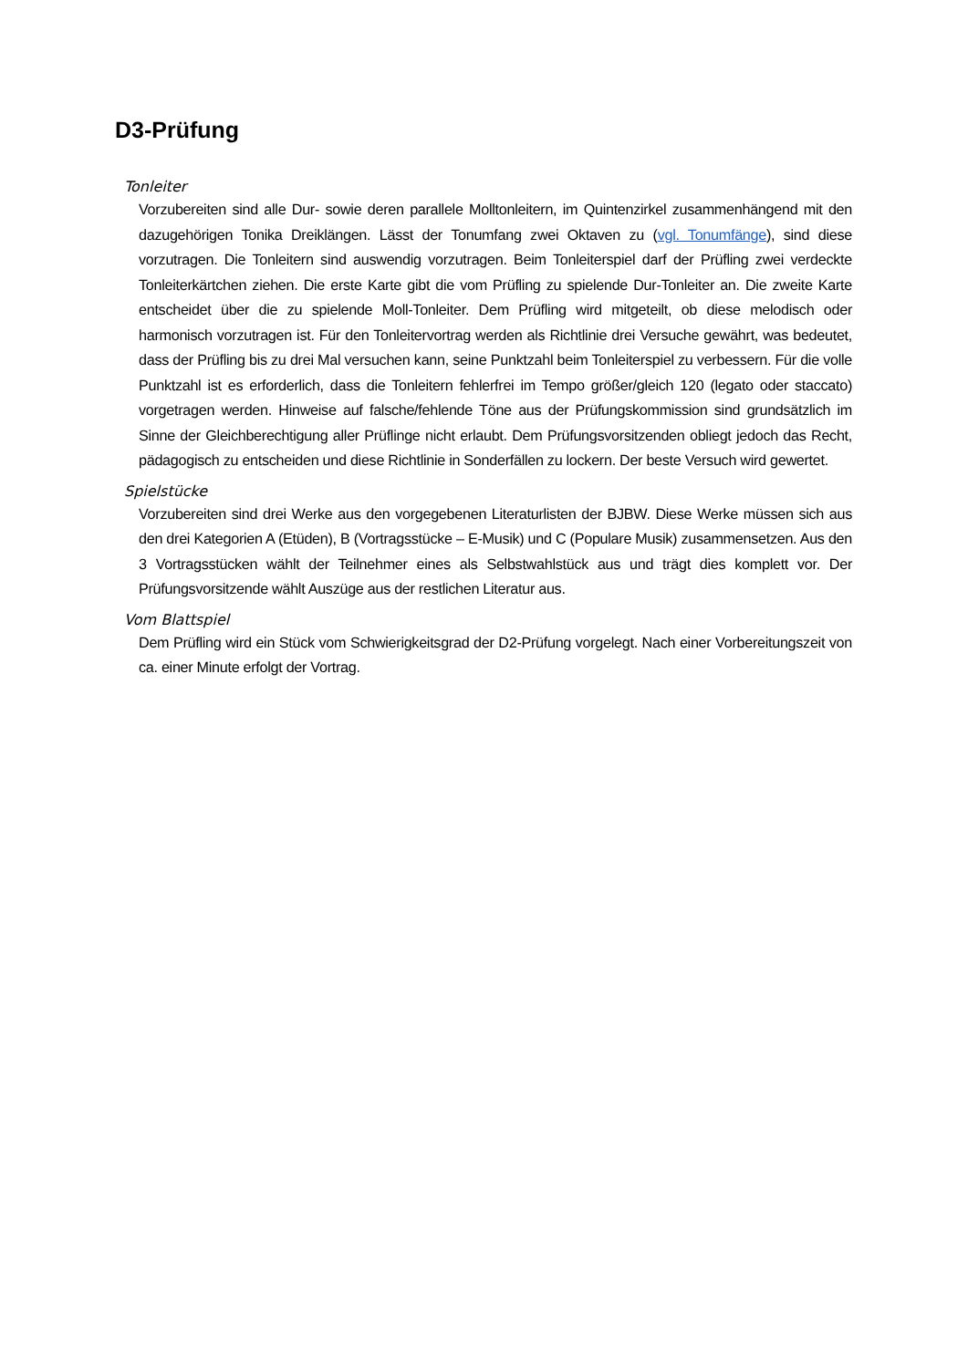D3-Prüfung
Tonleiter
Vorzubereiten sind alle Dur- sowie deren parallele Molltonleitern, im Quintenzirkel zusammenhängend mit den dazugehörigen Tonika Dreiklängen. Lässt der Tonumfang zwei Oktaven zu (vgl. Tonumfänge), sind diese vorzutragen. Die Tonleitern sind auswendig vorzutragen. Beim Tonleiterspiel darf der Prüfling zwei verdeckte Tonleiterkärtchen ziehen. Die erste Karte gibt die vom Prüfling zu spielende Dur-Tonleiter an. Die zweite Karte entscheidet über die zu spielende Moll-Tonleiter. Dem Prüfling wird mitgeteilt, ob diese melodisch oder harmonisch vorzutragen ist. Für den Tonleitervortrag werden als Richtlinie drei Versuche gewährt, was bedeutet, dass der Prüfling bis zu drei Mal versuchen kann, seine Punktzahl beim Tonleiterspiel zu verbessern. Für die volle Punktzahl ist es erforderlich, dass die Tonleitern fehlerfrei im Tempo größer/gleich 120 (legato oder staccato) vorgetragen werden. Hinweise auf falsche/fehlende Töne aus der Prüfungskommission sind grundsätzlich im Sinne der Gleichberechtigung aller Prüflinge nicht erlaubt. Dem Prüfungsvorsitzenden obliegt jedoch das Recht, pädagogisch zu entscheiden und diese Richtlinie in Sonderfällen zu lockern. Der beste Versuch wird gewertet.
Spielstücke
Vorzubereiten sind drei Werke aus den vorgegebenen Literaturlisten der BJBW. Diese Werke müssen sich aus den drei Kategorien A (Etüden), B (Vortragsstücke – E-Musik) und C (Populare Musik) zusammensetzen. Aus den 3 Vortragsstücken wählt der Teilnehmer eines als Selbstwahlstück aus und trägt dies komplett vor. Der Prüfungsvorsitzende wählt Auszüge aus der restlichen Literatur aus.
Vom Blattspiel
Dem Prüfling wird ein Stück vom Schwierigkeitsgrad der D2-Prüfung vorgelegt. Nach einer Vorbereitungszeit von ca. einer Minute erfolgt der Vortrag.